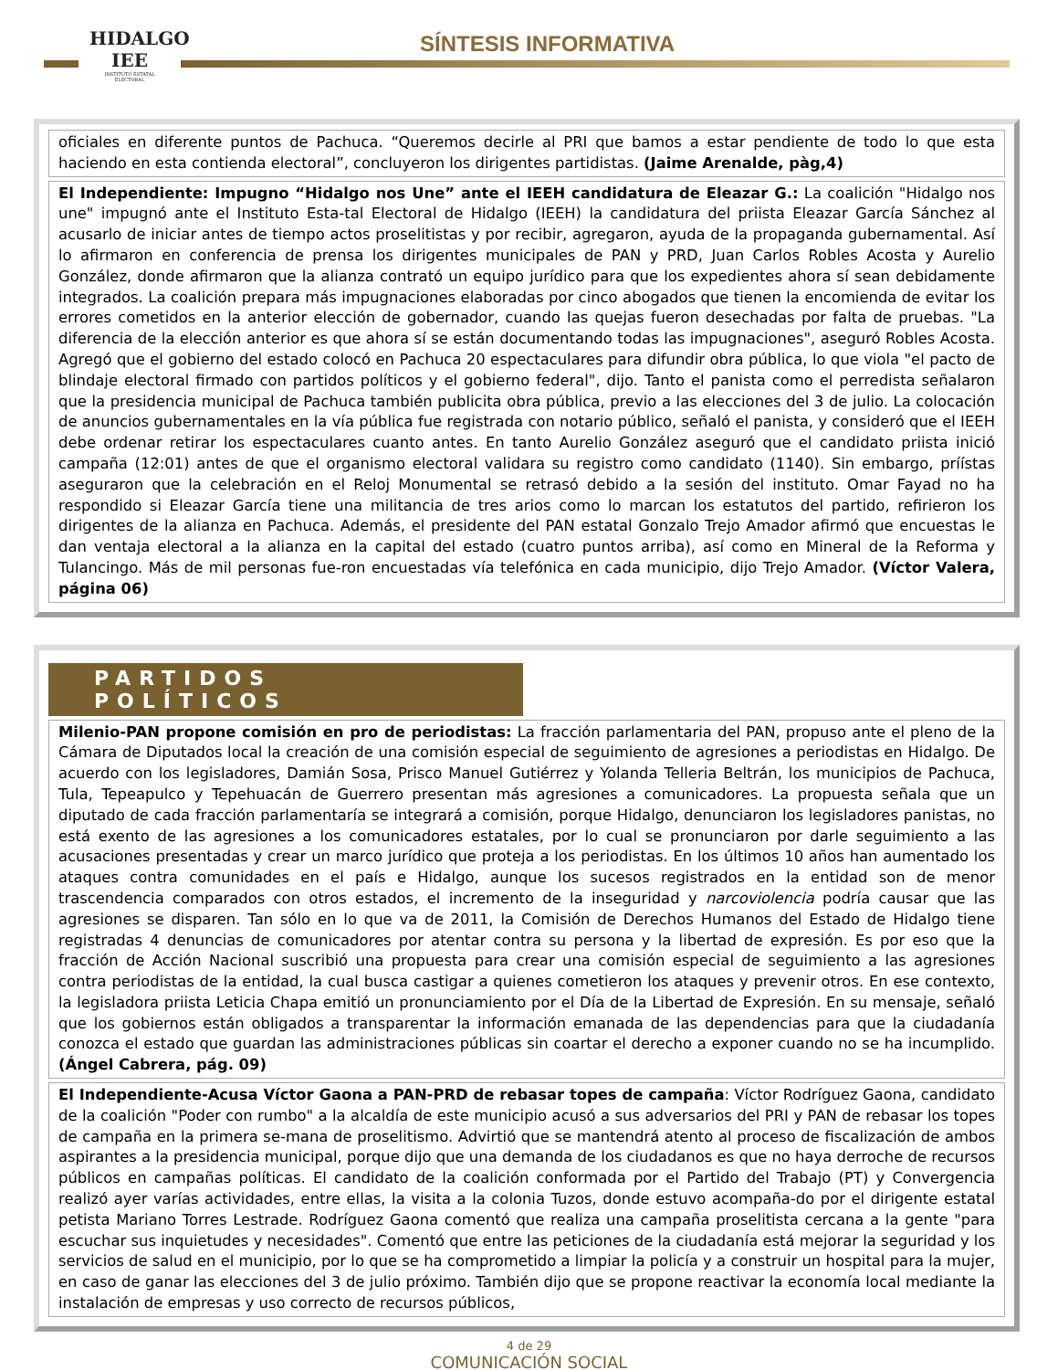HIDALGO
IEE
INSTITUTO ESTATAL ELECTORAL
SÍNTESIS INFORMATIVA
oficiales en diferente puntos de Pachuca. “Queremos decirle al PRI que bamos a estar pendiente de todo lo que esta haciendo en esta contienda electoral”, concluyeron los dirigentes partidistas. (Jaime Arenalde, pàg,4)
El Independiente: Impugno “Hidalgo nos Une” ante el IEEH candidatura de Eleazar G.: La coalición "Hidalgo nos une" impugnó ante el Instituto Esta-tal Electoral de Hidalgo (IEEH) la candidatura del priista Eleazar García Sánchez al acusarlo de iniciar antes de tiempo actos proselitistas y por recibir, agregaron, ayuda de la propaganda gubernamental. Así lo afirmaron en conferencia de prensa los dirigentes municipales de PAN y PRD, Juan Carlos Robles Acosta y Aurelio González, donde afirmaron que la alianza contrató un equipo jurídico para que los expedientes ahora sí sean debidamente integrados. La coalición prepara más impugnaciones elaboradas por cinco abogados que tienen la encomienda de evitar los errores cometidos en la anterior elección de gobernador, cuando las quejas fueron desechadas por falta de pruebas. "La diferencia de la elección anterior es que ahora sí se están documentando todas las impugnaciones", aseguró Robles Acosta. Agregó que el gobierno del estado colocó en Pachuca 20 espectaculares para difundir obra pública, lo que viola "el pacto de blindaje electoral firmado con partidos políticos y el gobierno federal", dijo. Tanto el panista como el perredista señalaron que la presidencia municipal de Pachuca también publicita obra pública, previo a las elecciones del 3 de julio. La colocación de anuncios gubernamentales en la vía pública fue registrada con notario público, señaló el panista, y consideró que el IEEH debe ordenar retirar los espectaculares cuanto antes. En tanto Aurelio González aseguró que el candidato priista inició campaña (12:01) antes de que el organismo electoral validara su registro como candidato (1140). Sin embargo, príístas aseguraron que la celebración en el Reloj Monumental se retrasó debido a la sesión del instituto. Omar Fayad no ha respondido si Eleazar García tiene una militancia de tres arios como lo marcan los estatutos del partido, refirieron los dirigentes de la alianza en Pachuca. Además, el presidente del PAN estatal Gonzalo Trejo Amador afirmó que encuestas le dan ventaja electoral a la alianza en la capital del estado (cuatro puntos arriba), así como en Mineral de la Reforma y Tulancingo. Más de mil personas fue-ron encuestadas vía telefónica en cada municipio, dijo Trejo Amador. (Víctor Valera, página 06)
PARTIDOS POLÍTICOS
Milenio-PAN propone comisión en pro de periodistas: La fracción parlamentaria del PAN, propuso ante el pleno de la Cámara de Diputados local la creación de una comisión especial de seguimiento de agresiones a periodistas en Hidalgo. De acuerdo con los legisladores, Damián Sosa, Prisco Manuel Gutiérrez y Yolanda Telleria Beltrán, los municipios de Pachuca, Tula, Tepeapulco y Tepehuacán de Guerrero presentan más agresiones a comunicadores. La propuesta señala que un diputado de cada fracción parlamentaría se integrará a comisión, porque Hidalgo, denunciaron los legisladores panistas, no está exento de las agresiones a los comunicadores estatales, por lo cual se pronunciaron por darle seguimiento a las acusaciones presentadas y crear un marco jurídico que proteja a los periodistas. En los últimos 10 años han aumentado los ataques contra comunidades en el país e Hidalgo, aunque los sucesos registrados en la entidad son de menor trascendencia comparados con otros estados, el incremento de la inseguridad y narcoviolencia podría causar que las agresiones se disparen. Tan sólo en lo que va de 2011, la Comisión de Derechos Humanos del Estado de Hidalgo tiene registradas 4 denuncias de comunicadores por atentar contra su persona y la libertad de expresión. Es por eso que la fracción de Acción Nacional suscribió una propuesta para crear una comisión especial de seguimiento a las agresiones contra periodistas de la entidad, la cual busca castigar a quienes cometieron los ataques y prevenir otros. En ese contexto, la legisladora priista Leticia Chapa emitió un pronunciamiento por el Día de la Libertad de Expresión. En su mensaje, señaló que los gobiernos están obligados a transparentar la información emanada de las dependencias para que la ciudadanía conozca el estado que guardan las administraciones públicas sin coartar el derecho a exponer cuando no se ha incumplido. (Ángel Cabrera, pág. 09)
El Independiente-Acusa Víctor Gaona a PAN-PRD de rebasar topes de campaña: Víctor Rodríguez Gaona, candidato de la coalición "Poder con rumbo" a la alcaldía de este municipio acusó a sus adversarios del PRI y PAN de rebasar los topes de campaña en la primera se-mana de proselitismo. Advirtió que se mantendrá atento al proceso de fiscalización de ambos aspirantes a la presidencia municipal, porque dijo que una demanda de los ciudadanos es que no haya derroche de recursos públicos en campañas políticas. El candidato de la coalición conformada por el Partido del Trabajo (PT) y Convergencia realizó ayer varías actividades, entre ellas, la visita a la colonia Tuzos, donde estuvo acompaña-do por el dirigente estatal petista Mariano Torres Lestrade. Rodríguez Gaona comentó que realiza una campaña proselitista cercana a la gente "para escuchar sus inquietudes y necesidades". Comentó que entre las peticiones de la ciudadanía está mejorar la seguridad y los servicios de salud en el municipio, por lo que se ha comprometido a limpiar la policía y a construir un hospital para la mujer, en caso de ganar las elecciones del 3 de julio próximo. También dijo que se propone reactivar la economía local mediante la instalación de empresas y uso correcto de recursos públicos,
4 de 29
COMUNICACIÓN SOCIAL